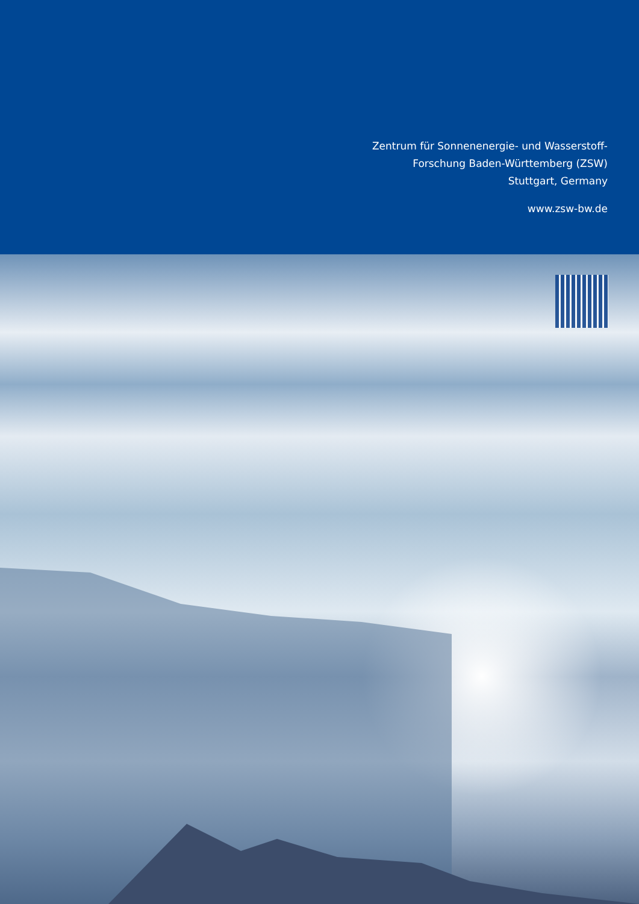Zentrum für Sonnenenergie- und Wasserstoff-
Forschung Baden-Württemberg (ZSW)
Stuttgart, Germany
www.zsw-bw.de